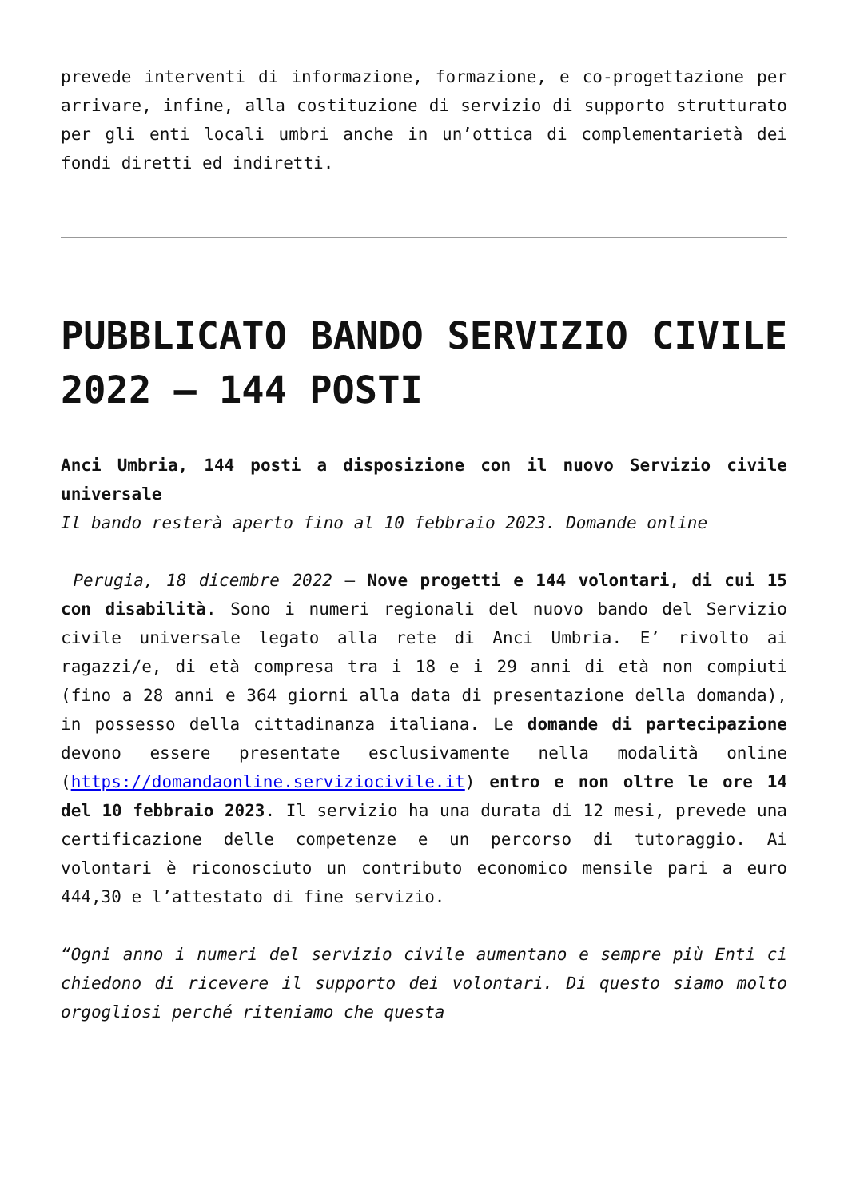prevede interventi di informazione, formazione, e co-progettazione per arrivare, infine, alla costituzione di servizio di supporto strutturato per gli enti locali umbri anche in un’ottica di complementarietà dei fondi diretti ed indiretti.
PUBBLICATO BANDO SERVIZIO CIVILE 2022 – 144 POSTI
Anci Umbria, 144 posti a disposizione con il nuovo Servizio civile universale
Il bando resterà aperto fino al 10 febbraio 2023. Domande online
Perugia, 18 dicembre 2022 – Nove progetti e 144 volontari, di cui 15 con disabilità. Sono i numeri regionali del nuovo bando del Servizio civile universale legato alla rete di Anci Umbria. E’ rivolto ai ragazzi/e, di età compresa tra i 18 e i 29 anni di età non compiuti (fino a 28 anni e 364 giorni alla data di presentazione della domanda), in possesso della cittadinanza italiana. Le domande di partecipazione devono essere presentate esclusivamente nella modalità online (https://domandaonline.serviziocivile.it) entro e non oltre le ore 14 del 10 febbraio 2023. Il servizio ha una durata di 12 mesi, prevede una certificazione delle competenze e un percorso di tutoraggio. Ai volontari è riconosciuto un contributo economico mensile pari a euro 444,30 e l’attestato di fine servizio.
“Ogni anno i numeri del servizio civile aumentano e sempre più Enti ci chiedono di ricevere il supporto dei volontari. Di questo siamo molto orgogliosi perché riteniamo che questa